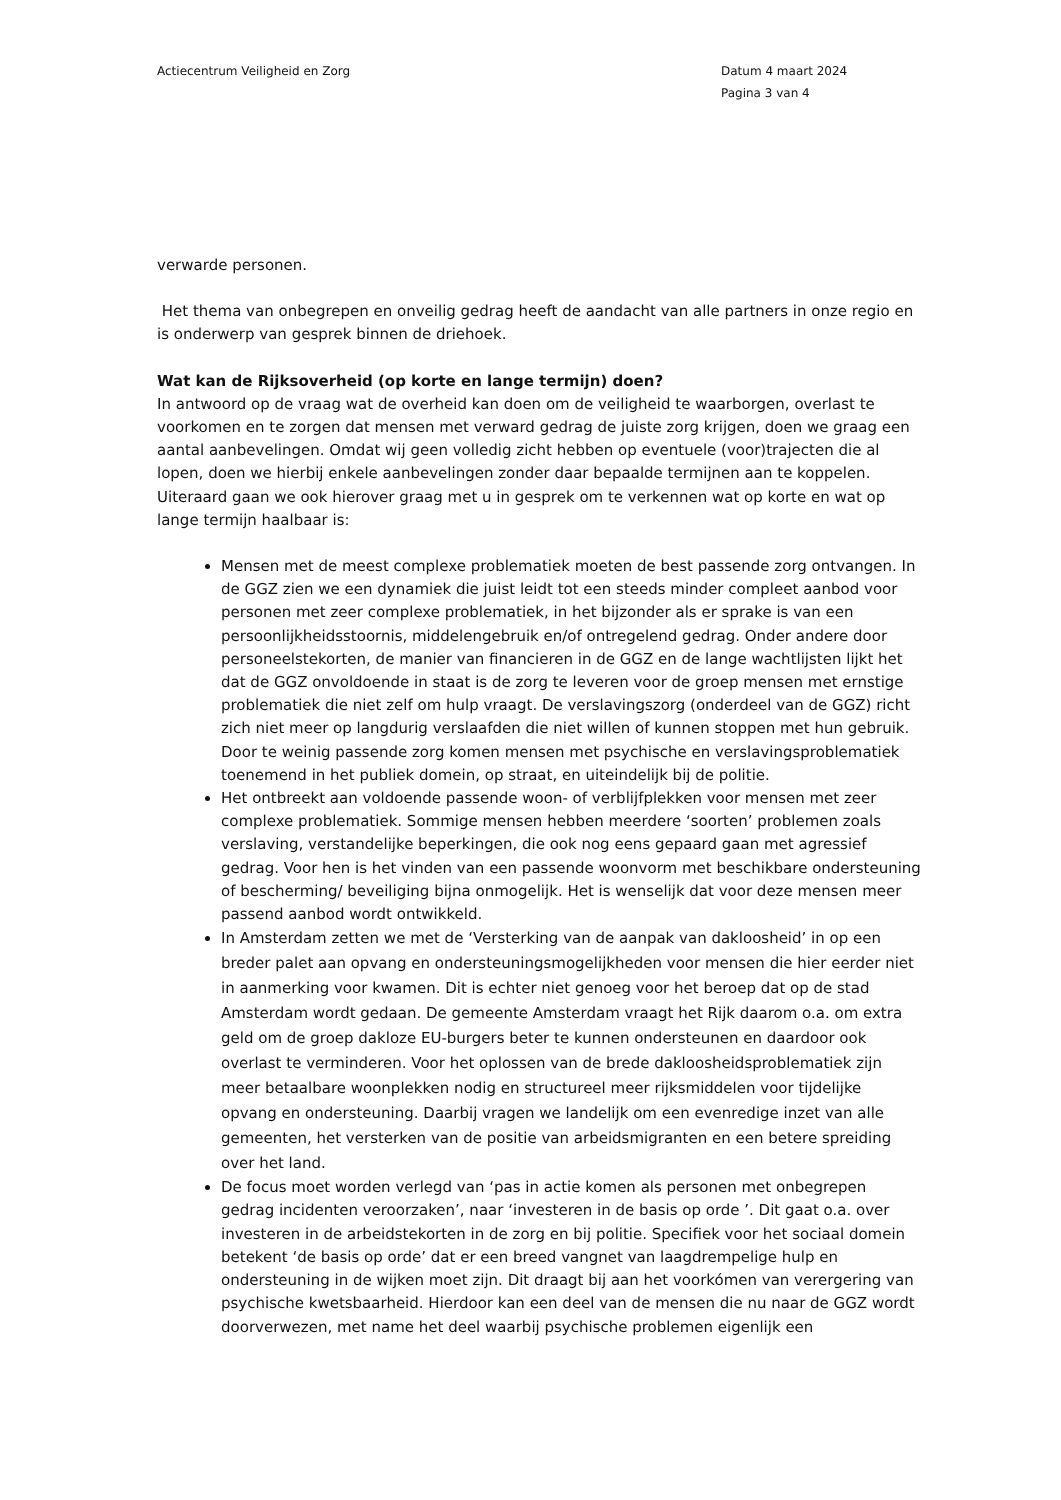Actiecentrum Veiligheid en Zorg
Datum 4 maart 2024
Pagina 3 van 4
verwarde personen.
Het thema van onbegrepen en onveilig gedrag heeft de aandacht van alle partners in onze regio en is onderwerp van gesprek binnen de driehoek.
Wat kan de Rijksoverheid (op korte en lange termijn) doen?
In antwoord op de vraag wat de overheid kan doen om de veiligheid te waarborgen, overlast te voorkomen en te zorgen dat mensen met verward gedrag de juiste zorg krijgen, doen we graag een aantal aanbevelingen. Omdat wij geen volledig zicht hebben op eventuele (voor)trajecten die al lopen, doen we hierbij enkele aanbevelingen zonder daar bepaalde termijnen aan te koppelen. Uiteraard gaan we ook hierover graag met u in gesprek om te verkennen wat op korte en wat op lange termijn haalbaar is:
Mensen met de meest complexe problematiek moeten de best passende zorg ontvangen. In de GGZ zien we een dynamiek die juist leidt tot een steeds minder compleet aanbod voor personen met zeer complexe problematiek, in het bijzonder als er sprake is van een persoonlijkheidsstoornis, middelengebruik en/of ontregelend gedrag. Onder andere door personeelstekorten, de manier van financieren in de GGZ en de lange wachtlijsten lijkt het dat de GGZ onvoldoende in staat is de zorg te leveren voor de groep mensen met ernstige problematiek die niet zelf om hulp vraagt. De verslavingszorg (onderdeel van de GGZ) richt zich niet meer op langdurig verslaafden die niet willen of kunnen stoppen met hun gebruik. Door te weinig passende zorg komen mensen met psychische en verslavingsproblematiek toenemend in het publiek domein, op straat, en uiteindelijk bij de politie.
Het ontbreekt aan voldoende passende woon- of verblijfplekken voor mensen met zeer complexe problematiek. Sommige mensen hebben meerdere ‘soorten’ problemen zoals verslaving, verstandelijke beperkingen, die ook nog eens gepaard gaan met agressief gedrag. Voor hen is het vinden van een passende woonvorm met beschikbare ondersteuning of bescherming/ beveiliging bijna onmogelijk. Het is wenselijk dat voor deze mensen meer passend aanbod wordt ontwikkeld.
In Amsterdam zetten we met de ‘Versterking van de aanpak van dakloosheid’ in op een breder palet aan opvang en ondersteuningsmogelijkheden voor mensen die hier eerder niet in aanmerking voor kwamen. Dit is echter niet genoeg voor het beroep dat op de stad Amsterdam wordt gedaan. De gemeente Amsterdam vraagt het Rijk daarom o.a. om extra geld om de groep dakloze EU-burgers beter te kunnen ondersteunen en daardoor ook overlast te verminderen. Voor het oplossen van de brede dakloosheidsproblematiek zijn meer betaalbare woonplekken nodig en structureel meer rijksmiddelen voor tijdelijke opvang en ondersteuning. Daarbij vragen we landelijk om een evenredige inzet van alle gemeenten, het versterken van de positie van arbeidsmigranten en een betere spreiding over het land.
De focus moet worden verlegd van ‘pas in actie komen als personen met onbegrepen gedrag incidenten veroorzaken’, naar ‘investeren in de basis op orde ’. Dit gaat o.a. over investeren in de arbeidstekorten in de zorg en bij politie. Specifiek voor het sociaal domein betekent ‘de basis op orde’ dat er een breed vangnet van laagdrempelige hulp en ondersteuning in de wijken moet zijn. Dit draagt bij aan het voorkómen van verergering van psychische kwetsbaarheid. Hierdoor kan een deel van de mensen die nu naar de GGZ wordt doorverwezen, met name het deel waarbij psychische problemen eigenlijk een